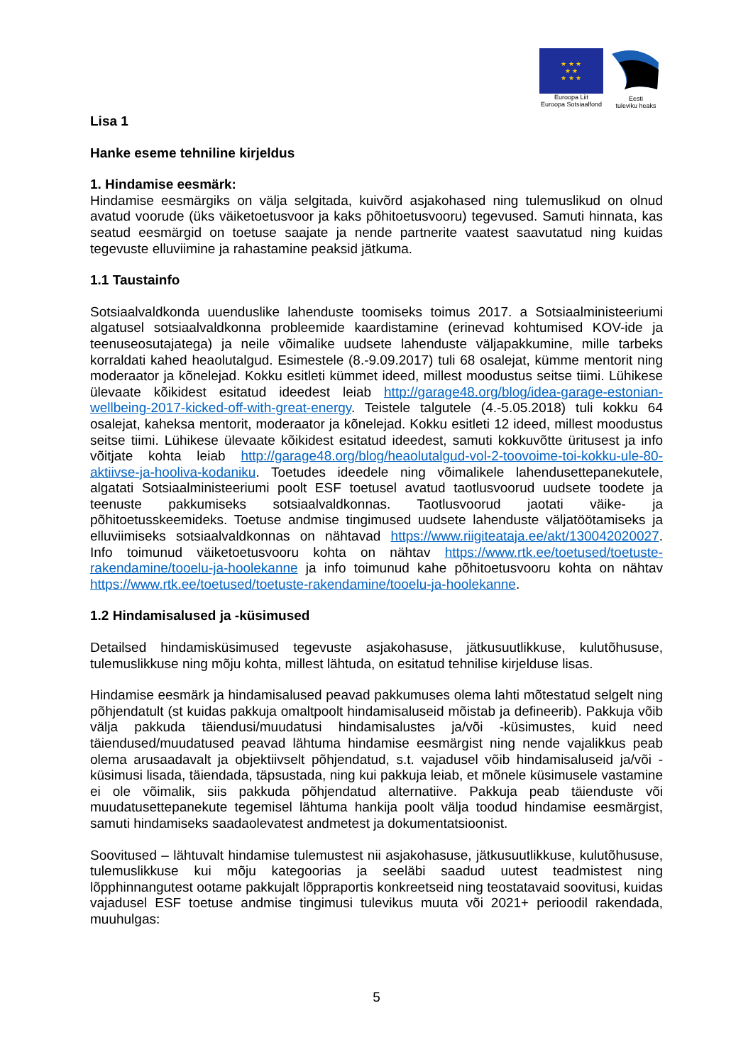★ ★ ★
★ ★
★ ★ ★
Euroopa Liit
Euroopa Sotsiaalfond
Eesti
tuleviku heaks
Lisa 1
Hanke eseme tehniline kirjeldus
1. Hindamise eesmärk:
Hindamise eesmärgiks on välja selgitada, kuivõrd asjakohased ning tulemuslikud on olnud avatud voorude (üks väiketoetusvoor ja kaks põhitoetusvooru) tegevused. Samuti hinnata, kas seatud eesmärgid on toetuse saajate ja nende partnerite vaatest saavutatud ning kuidas tegevuste elluviimine ja rahastamine peaksid jätkuma.
1.1 Taustainfo
Sotsiaalvaldkonda uuenduslike lahenduste toomiseks toimus 2017. a Sotsiaalministeeriumi algatusel sotsiaalvaldkonna probleemide kaardistamine (erinevad kohtumised KOV-ide ja teenuseosutajatega) ja neile võimalike uudsete lahenduste väljapakkumine, mille tarbeks korraldati kahed heaolutalgud. Esimestele (8.-9.09.2017) tuli 68 osalejat, kümme mentorit ning moderaator ja kõnelejad. Kokku esitleti kümmet ideed, millest moodustus seitse tiimi. Lühikese ülevaate kõikidest esitatud ideedest leiab http://garage48.org/blog/idea-garage-estonian-wellbeing-2017-kicked-off-with-great-energy. Teistele talgutele (4.-5.05.2018) tuli kokku 64 osalejat, kaheksa mentorit, moderaator ja kõnelejad. Kokku esitleti 12 ideed, millest moodustus seitse tiimi. Lühikese ülevaate kõikidest esitatud ideedest, samuti kokkuvõtte üritusest ja info võitjate kohta leiab http://garage48.org/blog/heaolutalgud-vol-2-toovoime-toi-kokku-ule-80-aktiivse-ja-hooliva-kodaniku. Toetudes ideedele ning võimalikele lahendusettepanekutele, algatati Sotsiaalministeeriumi poolt ESF toetusel avatud taotlusvoorud uudsete toodete ja teenuste pakkumiseks sotsiaalvaldkonnas. Taotlusvoorud jaotati väike- ja põhitoetusskeemideks. Toetuse andmise tingimused uudsete lahenduste väljatöötamiseks ja elluviimiseks sotsiaalvaldkonnas on nähtavad https://www.riigiteataja.ee/akt/130042020027. Info toimunud väiketoetusvooru kohta on nähtav https://www.rtk.ee/toetused/toetuste-rakendamine/tooelu-ja-hoolekanne ja info toimunud kahe põhitoetusvooru kohta on nähtav https://www.rtk.ee/toetused/toetuste-rakendamine/tooelu-ja-hoolekanne.
1.2 Hindamisalused ja -küsimused
Detailsed hindamisküsimused tegevuste asjakohasuse, jätkusuutlikkuse, kulutõhususe, tulemuslikkuse ning mõju kohta, millest lähtuda, on esitatud tehnilise kirjelduse lisas.
Hindamise eesmärk ja hindamisalused peavad pakkumuses olema lahti mõtestatud selgelt ning põhjendatult (st kuidas pakkuja omaltpoolt hindamisaluseid mõistab ja defineerib). Pakkuja võib välja pakkuda täiendusi/muudatusi hindamisalustes ja/või -küsimustes, kuid need täiendused/muudatused peavad lähtuma hindamise eesmärgist ning nende vajalikkus peab olema arusaadavalt ja objektiivselt põhjendatud, s.t. vajadusel võib hindamisaluseid ja/või -küsimusi lisada, täiendada, täpsustada, ning kui pakkuja leiab, et mõnele küsimusele vastamine ei ole võimalik, siis pakkuda põhjendatud alternatiive. Pakkuja peab täienduste või muudatusettepanekute tegemisel lähtuma hankija poolt välja toodud hindamise eesmärgist, samuti hindamiseks saadaolevatest andmetest ja dokumentatsioonist.
Soovitused – lähtuvalt hindamise tulemustest nii asjakohasuse, jätkusuutlikkuse, kulutõhususe, tulemuslikkuse kui mõju kategoorias ja seeläbi saadud uutest teadmistest ning lõpphinnangutest ootame pakkujalt lõppraportis konkreetseid ning teostatavaid soovitusi, kuidas vajadusel ESF toetuse andmise tingimusi tulevikus muuta või 2021+ perioodil rakendada, muuhulgas:
5